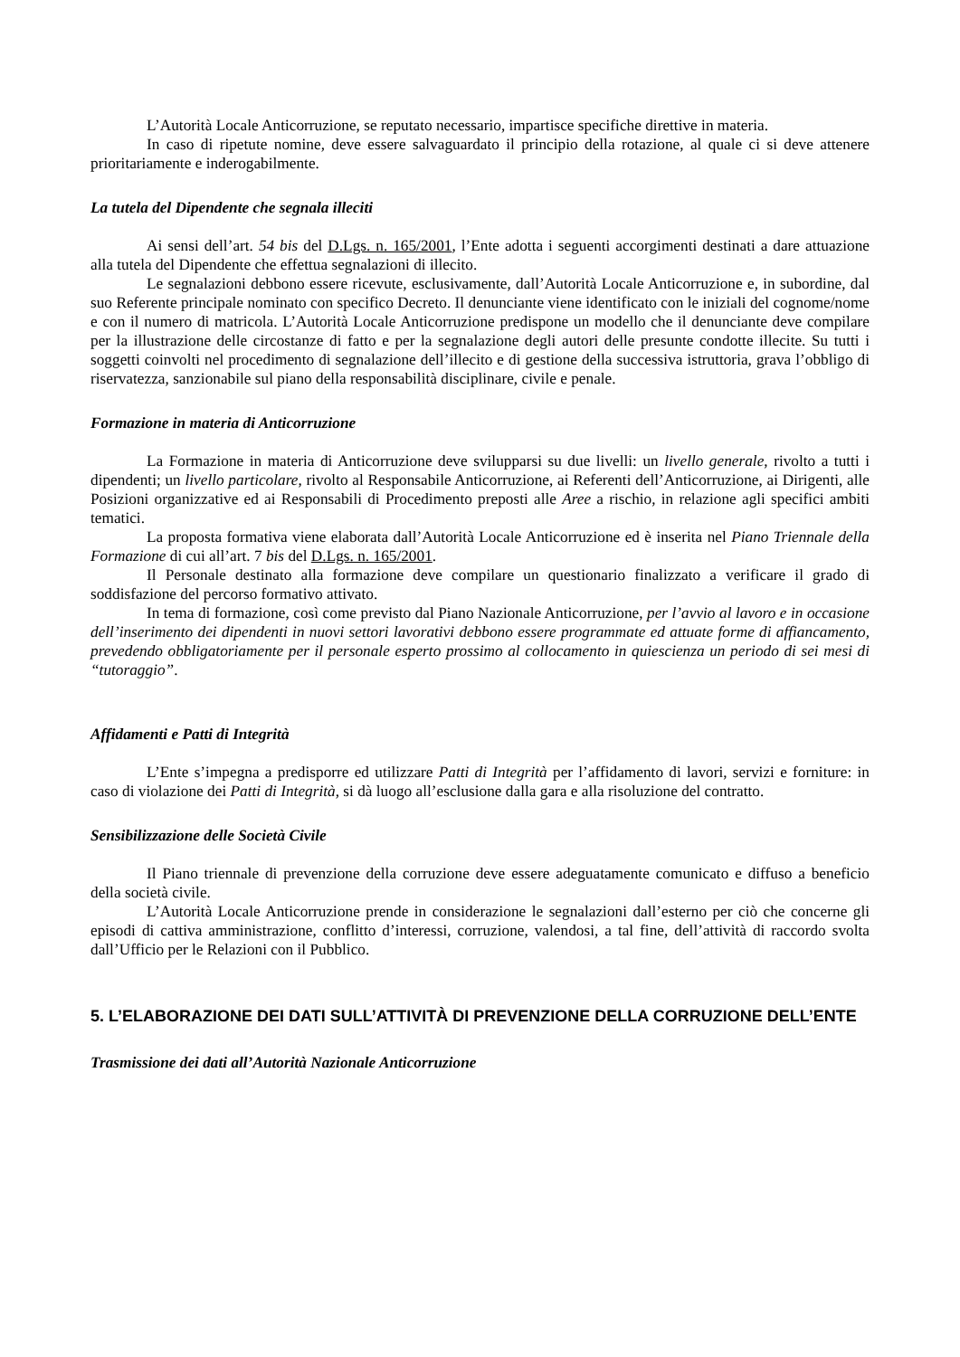L’Autorità Locale Anticorruzione, se reputato necessario, impartisce specifiche direttive in materia.
In caso di ripetute nomine, deve essere salvaguardato il principio della rotazione, al quale ci si deve attenere prioritariamente e inderogabilmente.
La tutela del Dipendente che segnala illeciti
Ai sensi dell’art. 54 bis del D.Lgs. n. 165/2001, l’Ente adotta i seguenti accorgimenti destinati a dare attuazione alla tutela del Dipendente che effettua segnalazioni di illecito.
Le segnalazioni debbono essere ricevute, esclusivamente, dall’Autorità Locale Anticorruzione e, in subordine, dal suo Referente principale nominato con specifico Decreto. Il denunciante viene identificato con le iniziali del cognome/nome e con il numero di matricola. L’Autorità Locale Anticorruzione predispone un modello che il denunciante deve compilare per la illustrazione delle circostanze di fatto e per la segnalazione degli autori delle presunte condotte illecite. Su tutti i soggetti coinvolti nel procedimento di segnalazione dell’illecito e di gestione della successiva istruttoria, grava l’obbligo di riservatezza, sanzionabile sul piano della responsabilità disciplinare, civile e penale.
Formazione in materia di Anticorruzione
La Formazione in materia di Anticorruzione deve svilupparsi su due livelli: un livello generale, rivolto a tutti i dipendenti; un livello particolare, rivolto al Responsabile Anticorruzione, ai Referenti dell’Anticorruzione, ai Dirigenti, alle Posizioni organizzative ed ai Responsabili di Procedimento preposti alle Aree a rischio, in relazione agli specifici ambiti tematici.
La proposta formativa viene elaborata dall’Autorità Locale Anticorruzione ed è inserita nel Piano Triennale della Formazione di cui all’art. 7 bis del D.Lgs. n. 165/2001.
Il Personale destinato alla formazione deve compilare un questionario finalizzato a verificare il grado di soddisfazione del percorso formativo attivato.
In tema di formazione, così come previsto dal Piano Nazionale Anticorruzione, per l’avvio al lavoro e in occasione dell’inserimento dei dipendenti in nuovi settori lavorativi debbono essere programmate ed attuate forme di affiancamento, prevedendo obbligatoriamente per il personale esperto prossimo al collocamento in quiescienza un periodo di sei mesi di “tutoraggio”.
Affidamenti e Patti di Integrità
L’Ente s’impegna a predisporre ed utilizzare Patti di Integrità per l’affidamento di lavori, servizi e forniture: in caso di violazione dei Patti di Integrità, si dà luogo all’esclusione dalla gara e alla risoluzione del contratto.
Sensibilizzazione delle Società Civile
Il Piano triennale di prevenzione della corruzione deve essere adeguatamente comunicato e diffuso a beneficio della società civile.
L’Autorità Locale Anticorruzione prende in considerazione le segnalazioni dall’esterno per ciò che concerne gli episodi di cattiva amministrazione, conflitto d’interessi, corruzione, valendosi, a tal fine, dell’attività di raccordo svolta dall’Ufficio per le Relazioni con il Pubblico.
5. L’ELABORAZIONE DEI DATI SULL’ATTIVITÀ DI PREVENZIONE DELLA CORRUZIONE DELL’ENTE
Trasmissione dei dati all’Autorità Nazionale Anticorruzione